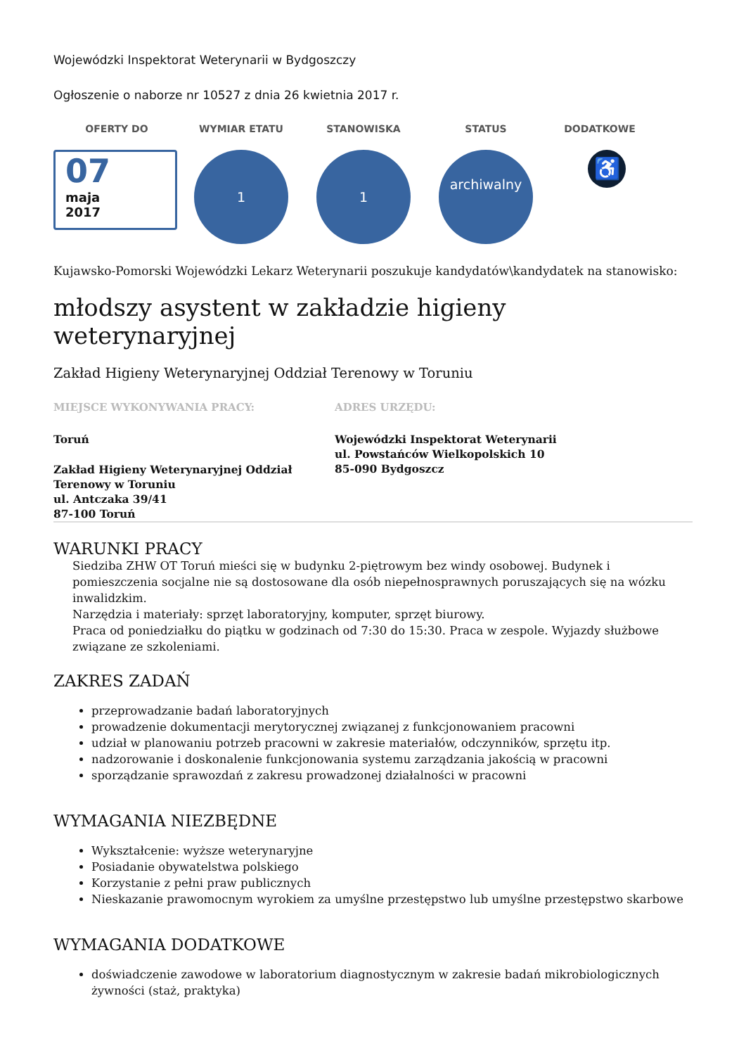Wojewódzki Inspektorat Weterynarii w Bydgoszczy
Ogłoszenie o naborze nr 10527 z dnia 26 kwietnia 2017 r.
OFERTY DO
07
maja
2017
WYMIAR ETATU
1
STANOWISKA
1
STATUS
archiwalny
DODATKOWE
♿
Kujawsko-Pomorski Wojewódzki Lekarz Weterynarii poszukuje kandydatów\kandydatek na stanowisko:
młodszy asystent w zakładzie higieny weterynaryjnej
Zakład Higieny Weterynaryjnej Oddział Terenowy w Toruniu
MIEJSCE WYKONYWANIA PRACY:
Toruń
Zakład Higieny Weterynaryjnej Oddział Terenowy w Toruniu
ul. Antczaka 39/41
87-100 Toruń
ADRES URZĘDU:
Wojewódzki Inspektorat Weterynarii
ul. Powstańców Wielkopolskich 10
85-090 Bydgoszcz
WARUNKI PRACY
Siedziba ZHW OT Toruń mieści się w budynku 2-piętrowym bez windy osobowej. Budynek i pomieszczenia socjalne nie są dostosowane dla osób niepełnosprawnych poruszających się na wózku inwalidzkim.
Narzędzia i materiały: sprzęt laboratoryjny, komputer, sprzęt biurowy.
Praca od poniedziałku do piątku w godzinach od 7:30 do 15:30. Praca w zespole. Wyjazdy służbowe związane ze szkoleniami.
ZAKRES ZADAŃ
przeprowadzanie badań laboratoryjnych
prowadzenie dokumentacji merytorycznej związanej z funkcjonowaniem pracowni
udział w planowaniu potrzeb pracowni w zakresie materiałów, odczynników, sprzętu itp.
nadzorowanie i doskonalenie funkcjonowania systemu zarządzania jakością w pracowni
sporządzanie sprawozdań z zakresu prowadzonej działalności w pracowni
WYMAGANIA NIEZBĘDNE
Wykształcenie: wyższe weterynaryjne
Posiadanie obywatelstwa polskiego
Korzystanie z pełni praw publicznych
Nieskazanie prawomocnym wyrokiem za umyślne przestępstwo lub umyślne przestępstwo skarbowe
WYMAGANIA DODATKOWE
doświadczenie zawodowe w laboratorium diagnostycznym w zakresie badań mikrobiologicznych żywności (staż, praktyka)